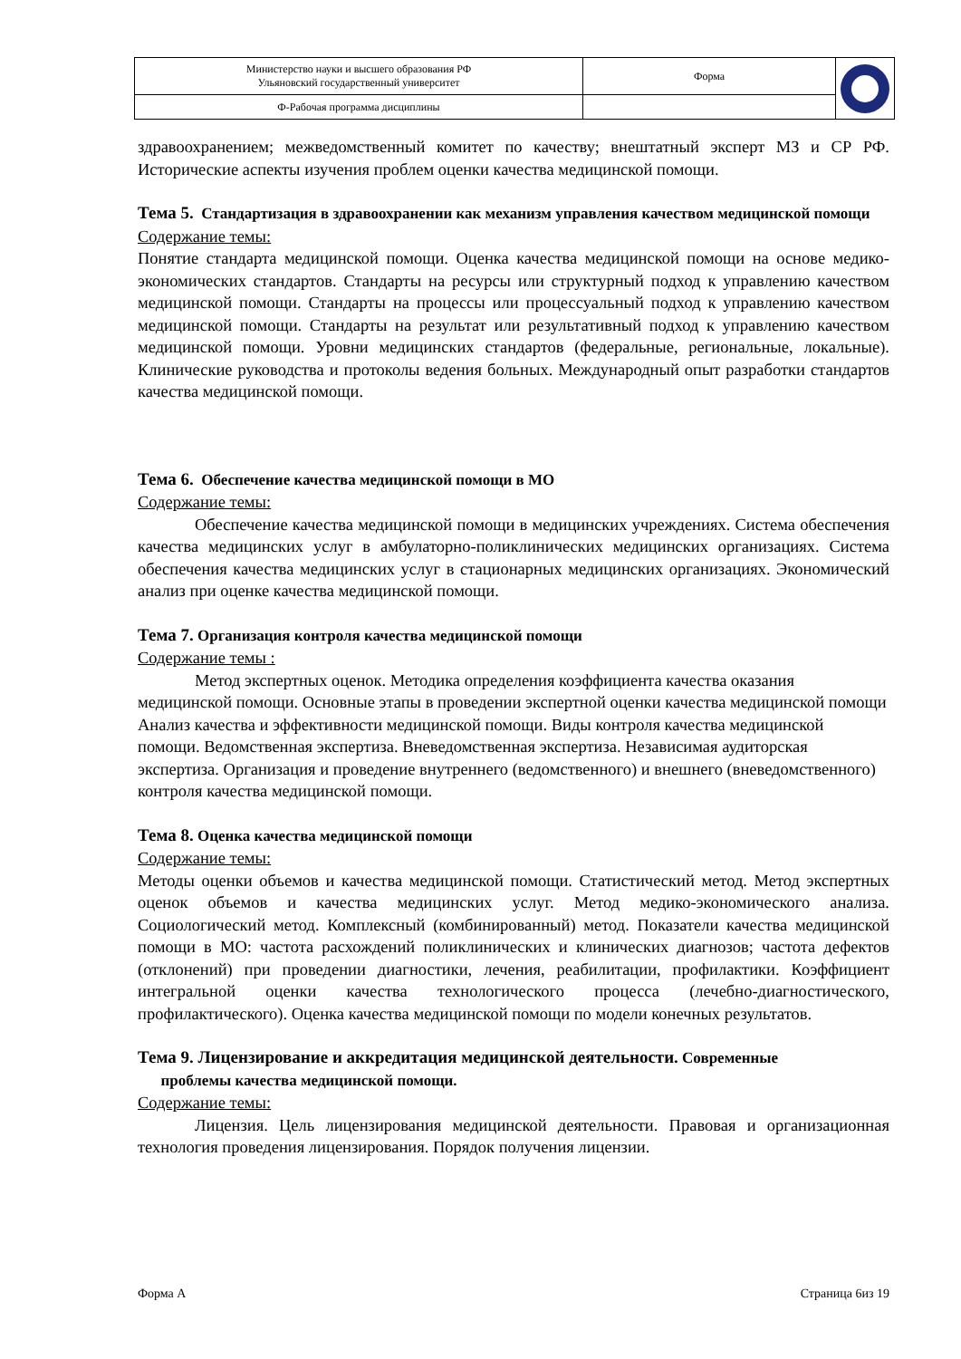| Министерство науки и высшего образования РФ Ульяновский государственный университет | Форма | |
| Ф-Рабочая программа дисциплины | | |
здравоохранением; межведомственный комитет по качеству; внештатный эксперт МЗ и СР РФ. Исторические аспекты изучения проблем оценки качества медицинской помощи.
Тема 5. Стандартизация в здравоохранении как механизм управления качеством медицинской помощи
Содержание темы:
Понятие стандарта медицинской помощи. Оценка качества медицинской помощи на основе медико-экономических стандартов. Стандарты на ресурсы или структурный подход к управлению качеством медицинской помощи. Стандарты на процессы или процессуальный подход к управлению качеством медицинской помощи. Стандарты на результат или результативный подход к управлению качеством медицинской помощи. Уровни медицинских стандартов (федеральные, региональные, локальные). Клинические руководства и протоколы ведения больных. Международный опыт разработки стандартов качества медицинской помощи.
Тема 6. Обеспечение качества медицинской помощи в МО
Содержание темы:
Обеспечение качества медицинской помощи в медицинских учреждениях. Система обеспечения качества медицинских услуг в амбулаторно-поликлинических медицинских организациях. Система обеспечения качества медицинских услуг в стационарных медицинских организациях. Экономический анализ при оценке качества медицинской помощи.
Тема 7. Организация контроля качества медицинской помощи
Содержание темы :
Метод экспертных оценок. Методика определения коэффициента качества оказания медицинской помощи. Основные этапы в проведении экспертной оценки качества медицинской помощи Анализ качества и эффективности медицинской помощи. Виды контроля качества медицинской помощи. Ведомственная экспертиза. Вневедомственная экспертиза. Независимая аудиторская экспертиза. Организация и проведение внутреннего (ведомственного) и внешнего (вневедомственного) контроля качества медицинской помощи.
Тема 8. Оценка качества медицинской помощи
Содержание темы:
Методы оценки объемов и качества медицинской помощи. Статистический метод. Метод экспертных оценок объемов и качества медицинских услуг. Метод медико-экономического анализа. Социологический метод. Комплексный (комбинированный) метод. Показатели качества медицинской помощи в МО: частота расхождений поликлинических и клинических диагнозов; частота дефектов (отклонений) при проведении диагностики, лечения, реабилитации, профилактики. Коэффициент интегральной оценки качества технологического процесса (лечебно-диагностического, профилактического). Оценка качества медицинской помощи по модели конечных результатов.
Тема 9. Лицензирование и аккредитация медицинской деятельности. Современные
проблемы качества медицинской помощи.
Содержание темы:
Лицензия. Цель лицензирования медицинской деятельности. Правовая и организационная технология проведения лицензирования. Порядок получения лицензии.
Форма А Страница 6из 19